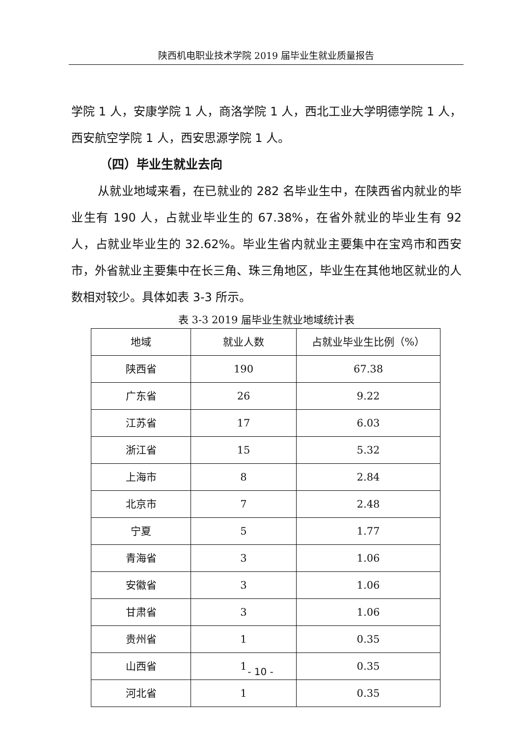陕西机电职业技术学院 2019 届毕业生就业质量报告
学院 1 人，安康学院 1 人，商洛学院 1 人，西北工业大学明德学院 1 人，西安航空学院 1 人，西安思源学院 1 人。
（四）毕业生就业去向
从就业地域来看，在已就业的 282 名毕业生中，在陕西省内就业的毕业生有 190 人，占就业毕业生的 67.38%，在省外就业的毕业生有 92 人，占就业毕业生的 32.62%。毕业生省内就业主要集中在宝鸡市和西安市，外省就业主要集中在长三角、珠三角地区，毕业生在其他地区就业的人数相对较少。具体如表 3-3 所示。
表 3-3 2019 届毕业生就业地域统计表
| 地域 | 就业人数 | 占就业毕业生比例（%） |
| --- | --- | --- |
| 陕西省 | 190 | 67.38 |
| 广东省 | 26 | 9.22 |
| 江苏省 | 17 | 6.03 |
| 浙江省 | 15 | 5.32 |
| 上海市 | 8 | 2.84 |
| 北京市 | 7 | 2.48 |
| 宁夏 | 5 | 1.77 |
| 青海省 | 3 | 1.06 |
| 安徽省 | 3 | 1.06 |
| 甘肃省 | 3 | 1.06 |
| 贵州省 | 1 | 0.35 |
| 山西省 | 1 | 0.35 |
| 河北省 | 1 | 0.35 |
- 10 -